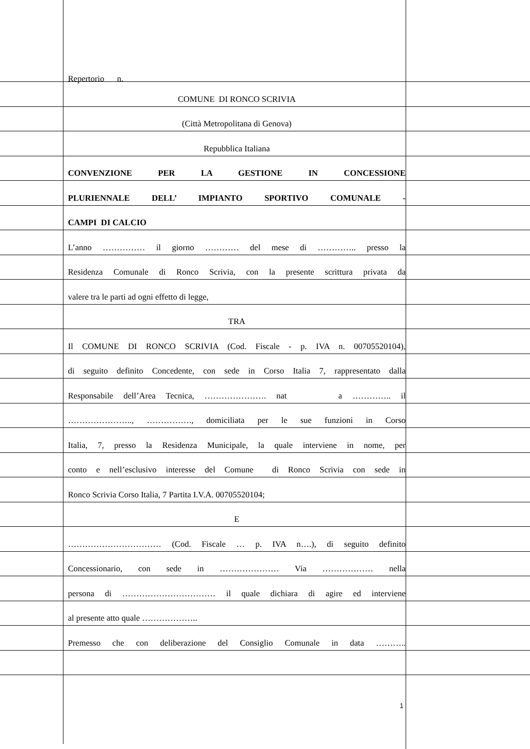Repertorio n.
COMUNE DI RONCO SCRIVIA
(Città Metropolitana di Genova)
Repubblica Italiana
CONVENZIONE PER LA GESTIONE IN CONCESSIONE
PLURIENNALE DELL’ IMPIANTO SPORTIVO COMUNALE -
CAMPI DI CALCIO
L’anno …………… il giorno ………… del mese di ………….. presso la
Residenza Comunale di Ronco Scrivia, con la presente scrittura privata da
valere tra le parti ad ogni effetto di legge,
TRA
Il COMUNE DI RONCO SCRIVIA (Cod. Fiscale - p. IVA n. 00705520104),
di seguito definito Concedente, con sede in Corso Italia 7, rappresentato dalla
Responsabile dell’Area Tecnica, …………………. nat a ………….. il
………………….., ……………., domiciliata per le sue funzioni in Corso
Italia, 7, presso la Residenza Municipale, la quale interviene in nome, per
conto e nell’esclusivo interesse del Comune di Ronco Scrivia con sede in
Ronco Scrivia Corso Italia, 7 Partita I.V.A. 00705520104;
E
…………………………… (Cod. Fiscale … p. IVA n….), di seguito definito
Concessionario, con sede in ………………… Via ……………… nella
persona di …………………………… il quale dichiara di agire ed interviene
al presente atto quale ………………..
Premesso che con deliberazione del Consiglio Comunale in data ………..
1